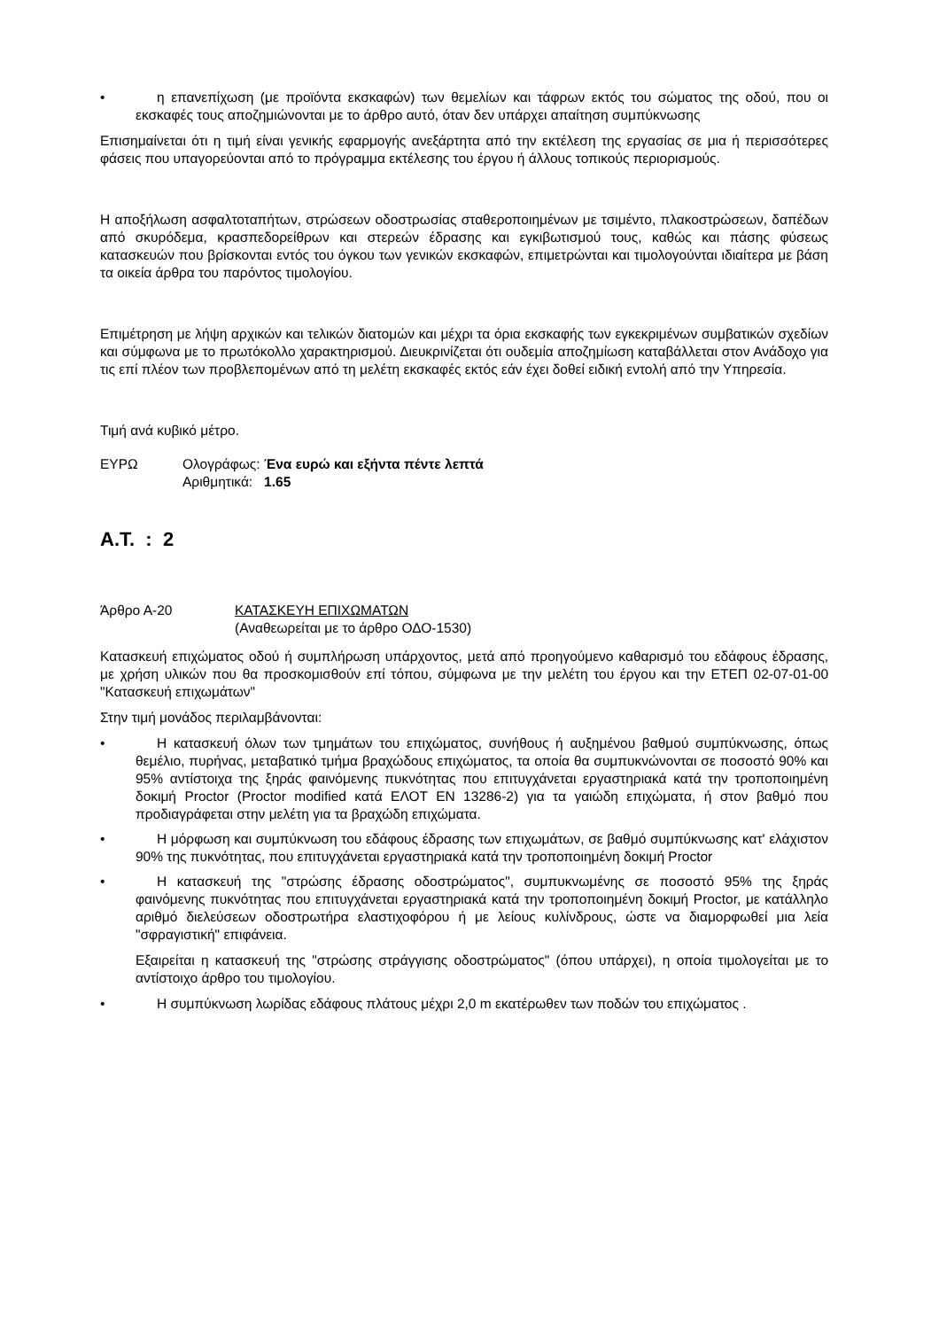• η επανεπίχωση (με προϊόντα εκσκαφών) των θεμελίων και τάφρων εκτός του σώματος της οδού, που οι εκσκαφές τους αποζημιώνονται με το άρθρο αυτό, όταν δεν υπάρχει απαίτηση συμπύκνωσης
Επισημαίνεται ότι η τιμή είναι γενικής εφαρμογής ανεξάρτητα από την εκτέλεση της εργασίας σε μια ή περισσότερες φάσεις που υπαγορεύονται από το πρόγραμμα εκτέλεσης του έργου ή άλλους τοπικούς περιορισμούς.
Η αποξήλωση ασφαλτοταπήτων, στρώσεων οδοστρωσίας σταθεροποιημένων με τσιμέντο, πλακοστρώσεων, δαπέδων από σκυρόδεμα, κρασπεδορείθρων και στερεών έδρασης και εγκιβωτισμού τους, καθώς και πάσης φύσεως κατασκευών που βρίσκονται εντός του όγκου των γενικών εκσκαφών, επιμετρώνται και τιμολογούνται ιδιαίτερα με βάση τα οικεία άρθρα του παρόντος τιμολογίου.
Επιμέτρηση με λήψη αρχικών και τελικών διατομών και μέχρι τα όρια εκσκαφής των εγκεκριμένων συμβατικών σχεδίων και σύμφωνα με το πρωτόκολλο χαρακτηρισμού. Διευκρινίζεται ότι ουδεμία αποζημίωση καταβάλλεται στον Ανάδοχο για τις επί πλέον των προβλεπομένων από τη μελέτη εκσκαφές εκτός εάν έχει δοθεί ειδική εντολή από την Υπηρεσία.
Τιμή ανά κυβικό μέτρο.
ΕΥΡΩ Ολογράφως: Ένα ευρώ και εξήντα πέντε λεπτά
Αριθμητικά: 1.65
Α.Τ. : 2
Άρθρο Α-20 ΚΑΤΑΣΚΕΥΗ ΕΠΙΧΩΜΑΤΩΝ
(Αναθεωρείται με το άρθρο ΟΔΟ-1530)
Κατασκευή επιχώματος οδού ή συμπλήρωση υπάρχοντος, μετά από προηγούμενο καθαρισμό του εδάφους έδρασης, με χρήση υλικών που θα προσκομισθούν επί τόπου, σύμφωνα με την μελέτη του έργου και την ΕΤΕΠ 02-07-01-00 "Κατασκευή επιχωμάτων"
Στην τιμή μονάδος περιλαμβάνονται:
• Η κατασκευή όλων των τμημάτων του επιχώματος, συνήθους ή αυξημένου βαθμού συμπύκνωσης, όπως θεμέλιο, πυρήνας, μεταβατικό τμήμα βραχώδους επιχώματος, τα οποία θα συμπυκνώνονται σε ποσοστό 90% και 95% αντίστοιχα της ξηράς φαινόμενης πυκνότητας που επιτυγχάνεται εργαστηριακά κατά την τροποποιημένη δοκιμή Proctor (Proctor modified κατά ΕΛΟΤ ΕΝ 13286-2) για τα γαιώδη επιχώματα, ή στον βαθμό που προδιαγράφεται στην μελέτη για τα βραχώδη επιχώματα.
• Η μόρφωση και συμπύκνωση του εδάφους έδρασης των επιχωμάτων, σε βαθμό συμπύκνωσης κατ' ελάχιστον 90% της πυκνότητας, που επιτυγχάνεται εργαστηριακά κατά την τροποποιημένη δοκιμή Proctor
• Η κατασκευή της "στρώσης έδρασης οδοστρώματος", συμπυκνωμένης σε ποσοστό 95% της ξηράς φαινόμενης πυκνότητας που επιτυγχάνεται εργαστηριακά κατά την τροποποιημένη δοκιμή Proctor, με κατάλληλο αριθμό διελεύσεων οδοστρωτήρα ελαστιχοφόρου ή με λείους κυλίνδρους, ώστε να διαμορφωθεί μια λεία "σφραγιστική" επιφάνεια.
Εξαιρείται η κατασκευή της "στρώσης στράγγισης οδοστρώματος" (όπου υπάρχει), η οποία τιμολογείται με το αντίστοιχο άρθρο του τιμολογίου.
• Η συμπύκνωση λωρίδας εδάφους πλάτους μέχρι 2,0 m εκατέρωθεν των ποδών του επιχώματος .